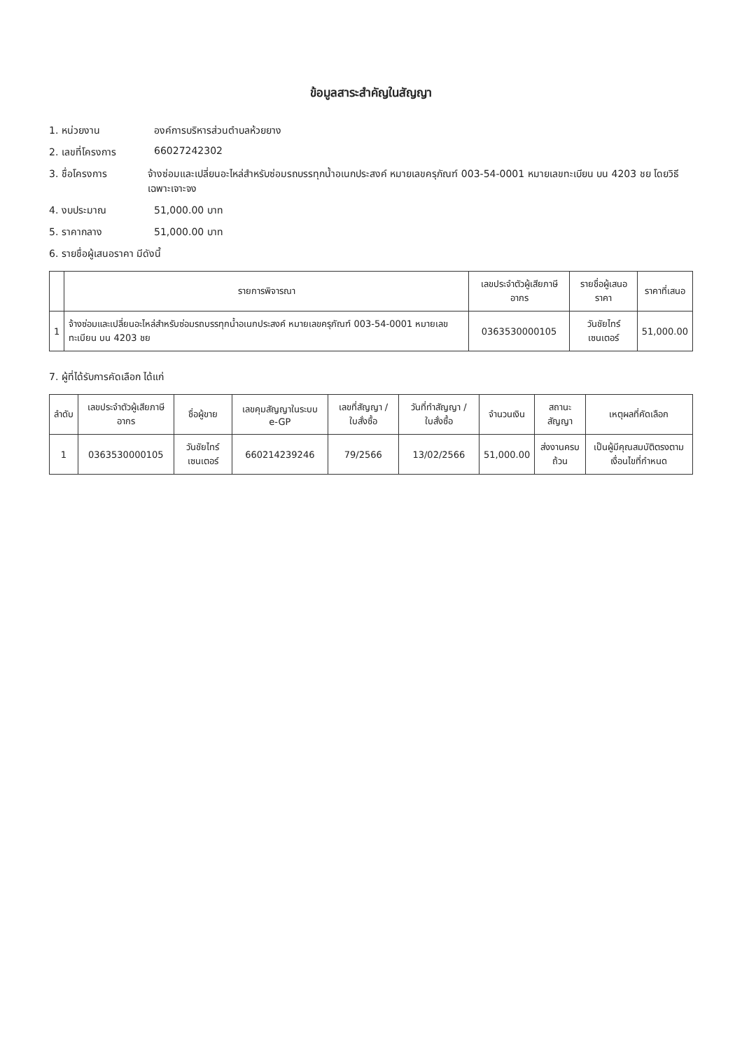ข้อมูลสาระสำคัญในสัญญา
1. หน่วยงาน องค์การบริหารส่วนตำบลห้วยยาง
2. เลขที่โครงการ 66027242302
3. ชื่อโครงการ จ้างซ่อมและเปลี่ยนอะไหล่สำหรับซ่อมรถบรรทุกน้ำอเนกประสงค์ หมายเลขครุภัณฑ์ 003-54-0001 หมายเลขทะเบียน บน 4203 ชย โดยวิธีเฉพาะเจาะจง
4. งบประมาณ 51,000.00 บาท
5. ราคากลาง 51,000.00 บาท
6. รายชื่อผู้เสนอราคา มีดังนี้
| | รายการพิจารณา | เลขประจำตัวผู้เสียภาษีอากร | รายชื่อผู้เสนอราคา | ราคาที่เสนอ |
| --- | --- | --- | --- | --- |
| 1 | จ้างซ่อมและเปลี่ยนอะไหล่สำหรับซ่อมรถบรรทุกน้ำอเนกประสงค์ หมายเลขครุภัณฑ์ 003-54-0001 หมายเลขทะเบียน บน 4203 ชย | 0363530000105 | วันชัยไทร์เซนเตอร์ | 51,000.00 |
7. ผู้ที่ได้รับการคัดเลือก ได้แก่
| ลำดับ | เลขประจำตัวผู้เสียภาษีอากร | ชื่อผู้ขาย | เลขคุมสัญญาในระบบ e-GP | เลขที่สัญญา / ใบสั่งซื้อ | วันที่ทำสัญญา / ใบสั่งซื้อ | จำนวนเงิน | สถานะสัญญา | เหตุผลที่คัดเลือก |
| --- | --- | --- | --- | --- | --- | --- | --- | --- |
| 1 | 0363530000105 | วันชัยไทร์เซนเตอร์ | 660214239246 | 79/2566 | 13/02/2566 | 51,000.00 | ส่งงานครบถ้วน | เป็นผู้มีคุณสมบัติตรงตามเงื่อนไขที่กำหนด |